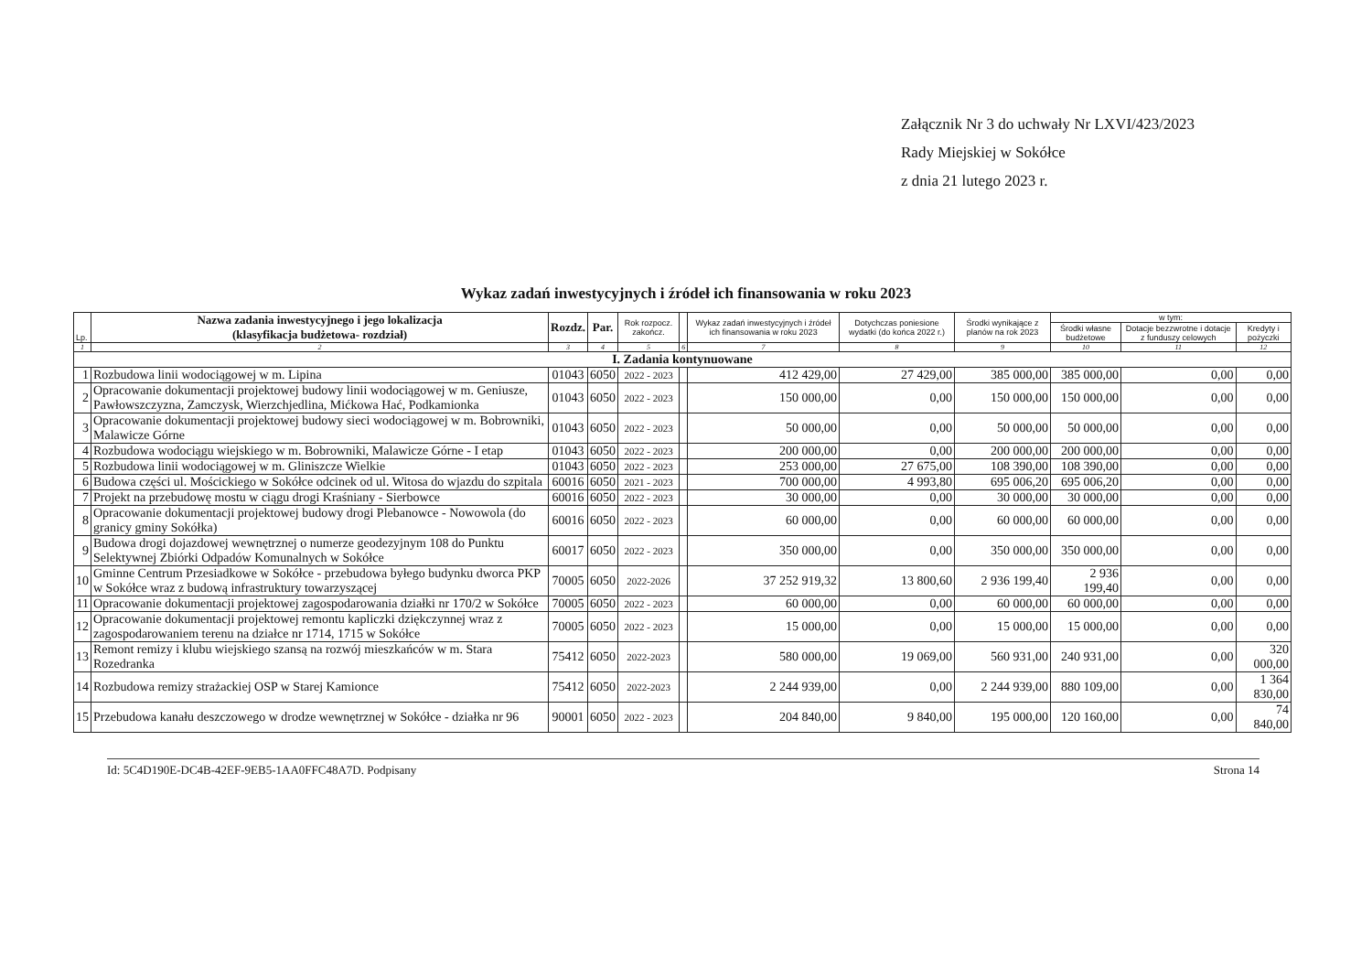Załącznik Nr 3 do uchwały Nr LXVI/423/2023
Rady Miejskiej w Sokółce
z dnia 21 lutego 2023 r.
Wykaz zadań inwestycyjnych i źródeł ich finansowania w roku 2023
| Lp. | Nazwa zadania inwestycyjnego i jego lokalizacja (klasyfikacja budżetowa- rozdział) | Rozdz. | Par. | Rok rozpocz. zakończ. | | Wykaz zadań inwestycyjnych i źródeł ich finansowania w roku 2023 | Dotychczas poniesione wydatki (do końca 2022 r.) | Środki wynikające z planów na rok 2023 | w tym: | | |
| --- | --- | --- | --- | --- | --- | --- | --- | --- | --- | --- | --- |
| | | | | | | | | | Środki własne budżetowe | Dotacje bezzwrotne i dotacje z funduszy celowych | Kredyty i pożyczki |
| 1 | 2 | 3 | 4 | 5 | 6 | 7 | 8 | 9 | 10 | 11 | 12 |
| I. Zadania kontynuowane | | | | | | | | | | | |
| 1 | Rozbudowa linii wodociągowej w m. Lipina | 01043 | 6050 | 2022 - 2023 | | 412 429,00 | 27 429,00 | 385 000,00 | 385 000,00 | 0,00 | 0,00 |
| 2 | Opracowanie dokumentacji projektowej budowy linii wodociągowej w m. Geniusze, Pawłowszczyzna, Zamczysk, Wierzchjedlina, Mićkowa Hać, Podkamionka | 01043 | 6050 | 2022 - 2023 | | 150 000,00 | 0,00 | 150 000,00 | 150 000,00 | 0,00 | 0,00 |
| 3 | Opracowanie dokumentacji projektowej budowy sieci wodociągowej w m. Bobrowniki, Malawicze Górne | 01043 | 6050 | 2022 - 2023 | | 50 000,00 | 0,00 | 50 000,00 | 50 000,00 | 0,00 | 0,00 |
| 4 | Rozbudowa wodociągu wiejskiego w m. Bobrowniki, Malawicze Górne - I etap | 01043 | 6050 | 2022 - 2023 | | 200 000,00 | 0,00 | 200 000,00 | 200 000,00 | 0,00 | 0,00 |
| 5 | Rozbudowa linii wodociągowej w m. Gliniszcze Wielkie | 01043 | 6050 | 2022 - 2023 | | 253 000,00 | 27 675,00 | 108 390,00 | 108 390,00 | 0,00 | 0,00 |
| 6 | Budowa części ul. Mościckiego w Sokółce odcinek od ul. Witosa do wjazdu do szpitala | 60016 | 6050 | 2021 - 2023 | | 700 000,00 | 4 993,80 | 695 006,20 | 695 006,20 | 0,00 | 0,00 |
| 7 | Projekt na przebudowę mostu w ciągu drogi Kraśniany - Sierbowce | 60016 | 6050 | 2022 - 2023 | | 30 000,00 | 0,00 | 30 000,00 | 30 000,00 | 0,00 | 0,00 |
| 8 | Opracowanie dokumentacji projektowej budowy drogi Plebanowce - Nowowola (do granicy gminy Sokółka) | 60016 | 6050 | 2022 - 2023 | | 60 000,00 | 0,00 | 60 000,00 | 60 000,00 | 0,00 | 0,00 |
| 9 | Budowa drogi dojazdowej wewnętrznej o numerze geodezyjnym 108 do Punktu Selektywnej Zbiórki Odpadów Komunalnych w Sokółce | 60017 | 6050 | 2022 - 2023 | | 350 000,00 | 0,00 | 350 000,00 | 350 000,00 | 0,00 | 0,00 |
| 10 | Gminne Centrum Przesiadkowe w Sokółce - przebudowa byłego budynku dworca PKP w Sokółce wraz z budową infrastruktury towarzyszącej | 70005 | 6050 | 2022-2026 | | 37 252 919,32 | 13 800,60 | 2 936 199,40 | 2 936 199,40 | 0,00 | 0,00 |
| 11 | Opracowanie dokumentacji projektowej zagospodarowania działki nr 170/2 w Sokółce | 70005 | 6050 | 2022 - 2023 | | 60 000,00 | 0,00 | 60 000,00 | 60 000,00 | 0,00 | 0,00 |
| 12 | Opracowanie dokumentacji projektowej remontu kapliczki dziękczynnej wraz z zagospodarowaniem terenu na działce nr 1714, 1715 w Sokółce | 70005 | 6050 | 2022 - 2023 | | 15 000,00 | 0,00 | 15 000,00 | 15 000,00 | 0,00 | 0,00 |
| 13 | Remont remizy i klubu wiejskiego szansą na rozwój mieszkańców w m. Stara Rozedranka | 75412 | 6050 | 2022-2023 | | 580 000,00 | 19 069,00 | 560 931,00 | 240 931,00 | 0,00 | 320 000,00 |
| 14 | Rozbudowa remizy strażackiej OSP w Starej Kamionce | 75412 | 6050 | 2022-2023 | | 2 244 939,00 | 0,00 | 2 244 939,00 | 880 109,00 | 0,00 | 1 364 830,00 |
| 15 | Przebudowa kanału deszczowego w drodze wewnętrznej w Sokółce - działka nr 96 | 90001 | 6050 | 2022 - 2023 | | 204 840,00 | 9 840,00 | 195 000,00 | 120 160,00 | 0,00 | 74 840,00 |
Id: 5C4D190E-DC4B-42EF-9EB5-1AA0FFC48A7D. Podpisany Strona 14